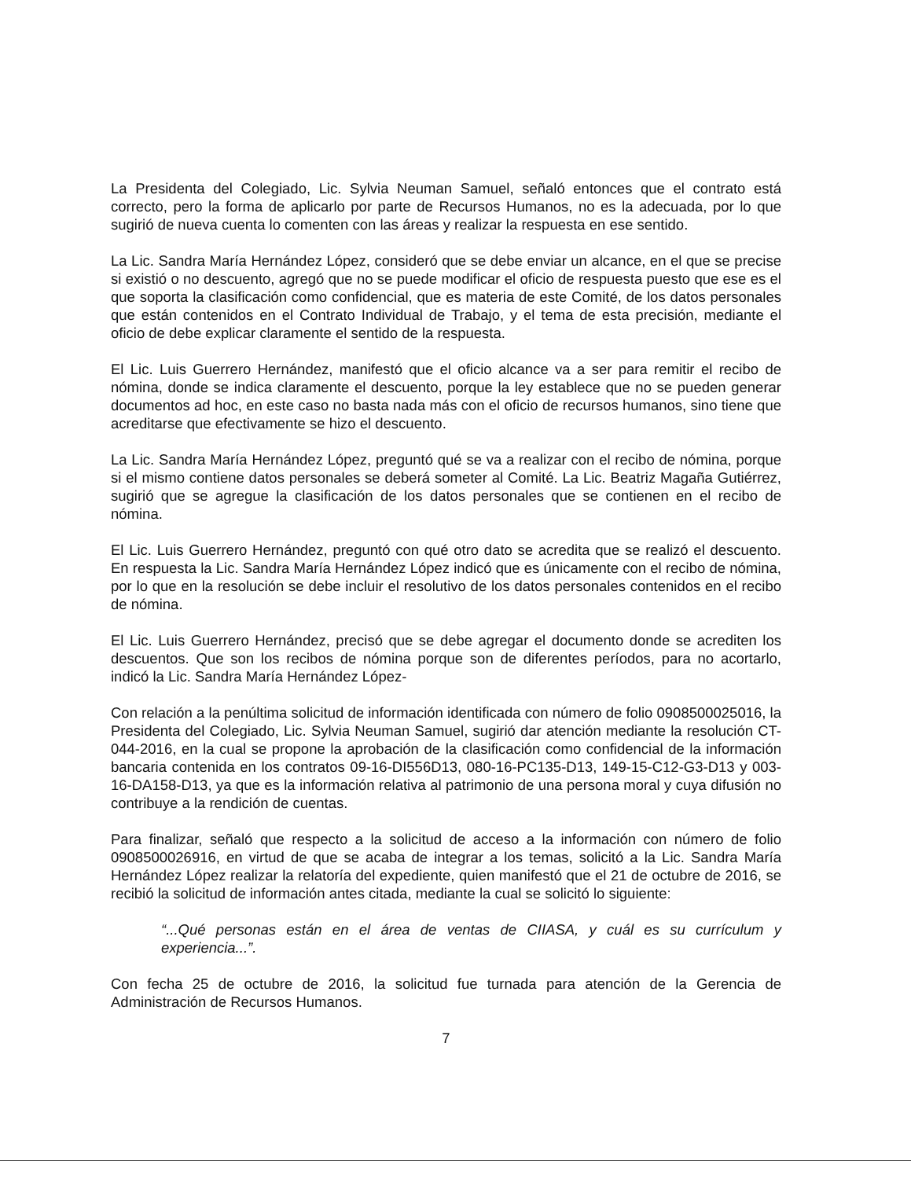La Presidenta del Colegiado, Lic. Sylvia Neuman Samuel, señaló entonces que el contrato está correcto, pero la forma de aplicarlo por parte de Recursos Humanos, no es la adecuada, por lo que sugirió de nueva cuenta lo comenten con las áreas y realizar la respuesta en ese sentido.
La Lic. Sandra María Hernández López, consideró que se debe enviar un alcance, en el que se precise si existió o no descuento, agregó que no se puede modificar el oficio de respuesta puesto que ese es el que soporta la clasificación como confidencial, que es materia de este Comité, de los datos personales que están contenidos en el Contrato Individual de Trabajo, y el tema de esta precisión, mediante el oficio de debe explicar claramente el sentido de la respuesta.
El Lic. Luis Guerrero Hernández, manifestó que el oficio alcance va a ser para remitir el recibo de nómina, donde se indica claramente el descuento, porque la ley establece que no se pueden generar documentos ad hoc, en este caso no basta nada más con el oficio de recursos humanos, sino tiene que acreditarse que efectivamente se hizo el descuento.
La Lic. Sandra María Hernández López, preguntó qué se va a realizar con el recibo de nómina, porque si el mismo contiene datos personales se deberá someter al Comité. La Lic. Beatriz Magaña Gutiérrez, sugirió que se agregue la clasificación de los datos personales que se contienen en el recibo de nómina.
El Lic. Luis Guerrero Hernández, preguntó con qué otro dato se acredita que se realizó el descuento. En respuesta la Lic. Sandra María Hernández López indicó que es únicamente con el recibo de nómina, por lo que en la resolución se debe incluir el resolutivo de los datos personales contenidos en el recibo de nómina.
El Lic. Luis Guerrero Hernández, precisó que se debe agregar el documento donde se acrediten los descuentos. Que son los recibos de nómina porque son de diferentes períodos, para no acortarlo, indicó la Lic. Sandra María Hernández López-
Con relación a la penúltima solicitud de información identificada con número de folio 0908500025016, la Presidenta del Colegiado, Lic. Sylvia Neuman Samuel, sugirió dar atención mediante la resolución CT-044-2016, en la cual se propone la aprobación de la clasificación como confidencial de la información bancaria contenida en los contratos 09-16-DI556D13, 080-16-PC135-D13, 149-15-C12-G3-D13 y 003-16-DA158-D13, ya que es la información relativa al patrimonio de una persona moral y cuya difusión no contribuye a la rendición de cuentas.
Para finalizar, señaló que respecto a la solicitud de acceso a la información con número de folio 0908500026916, en virtud de que se acaba de integrar a los temas, solicitó a la Lic. Sandra María Hernández López realizar la relatoría del expediente, quien manifestó que el 21 de octubre de 2016, se recibió la solicitud de información antes citada, mediante la cual se solicitó lo siguiente:
“...Qué personas están en el área de ventas de CIIASA, y cuál es su currículum y experiencia...”.
Con fecha 25 de octubre de 2016, la solicitud fue turnada para atención de la Gerencia de Administración de Recursos Humanos.
7